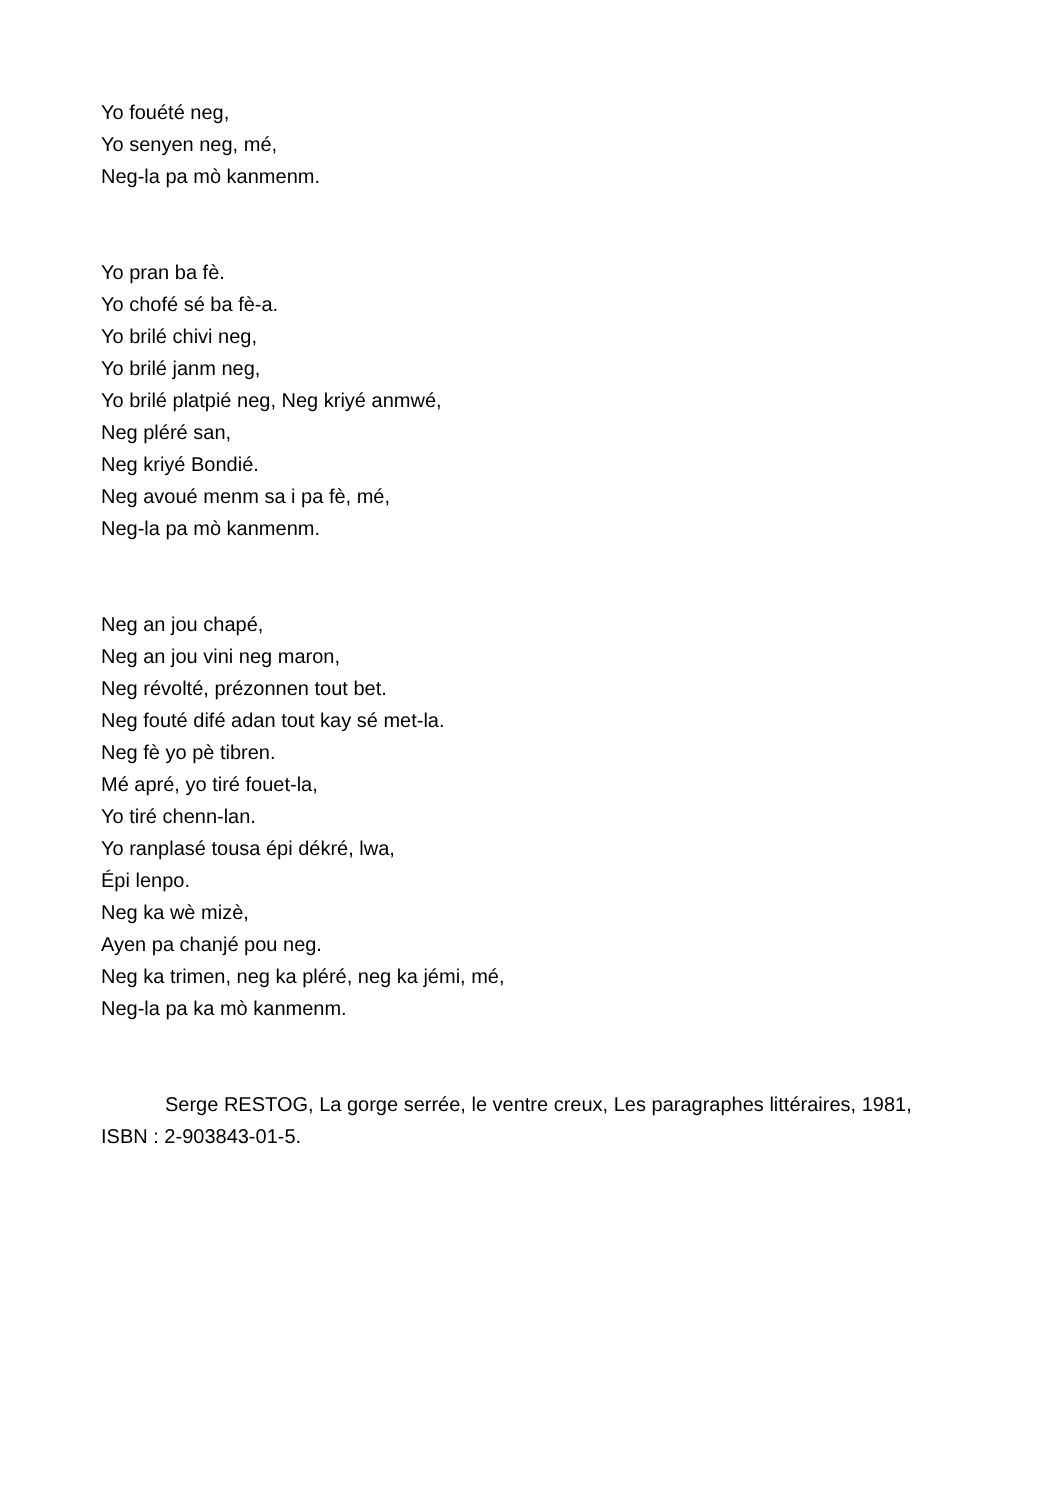Yo fouété neg,
Yo senyen neg, mé,
Neg-la pa mò kanmenm.
Yo pran ba fè.
Yo chofé sé ba fè-a.
Yo brilé chivi neg,
Yo brilé janm neg,
Yo brilé platpié neg, Neg kriyé anmwé,
Neg pléré san,
Neg kriyé Bondié.
Neg avoué menm sa i pa fè, mé,
Neg-la pa mò kanmenm.
Neg an jou chapé,
Neg an jou vini neg maron,
Neg révolté, prézonnen tout bet.
Neg fouté difé adan tout kay sé met-la.
Neg fè yo pè tibren.
Mé apré, yo tiré fouet-la,
Yo tiré chenn-lan.
Yo ranplasé tousa épi dékré, lwa,
Épi lenpo.
Neg ka wè mizè,
Ayen pa chanjé pou neg.
Neg ka trimen, neg ka pléré, neg ka jémi, mé,
Neg-la pa ka mò kanmenm.
Serge RESTOG, La gorge serrée, le ventre creux, Les paragraphes littéraires, 1981, ISBN : 2-903843-01-5.